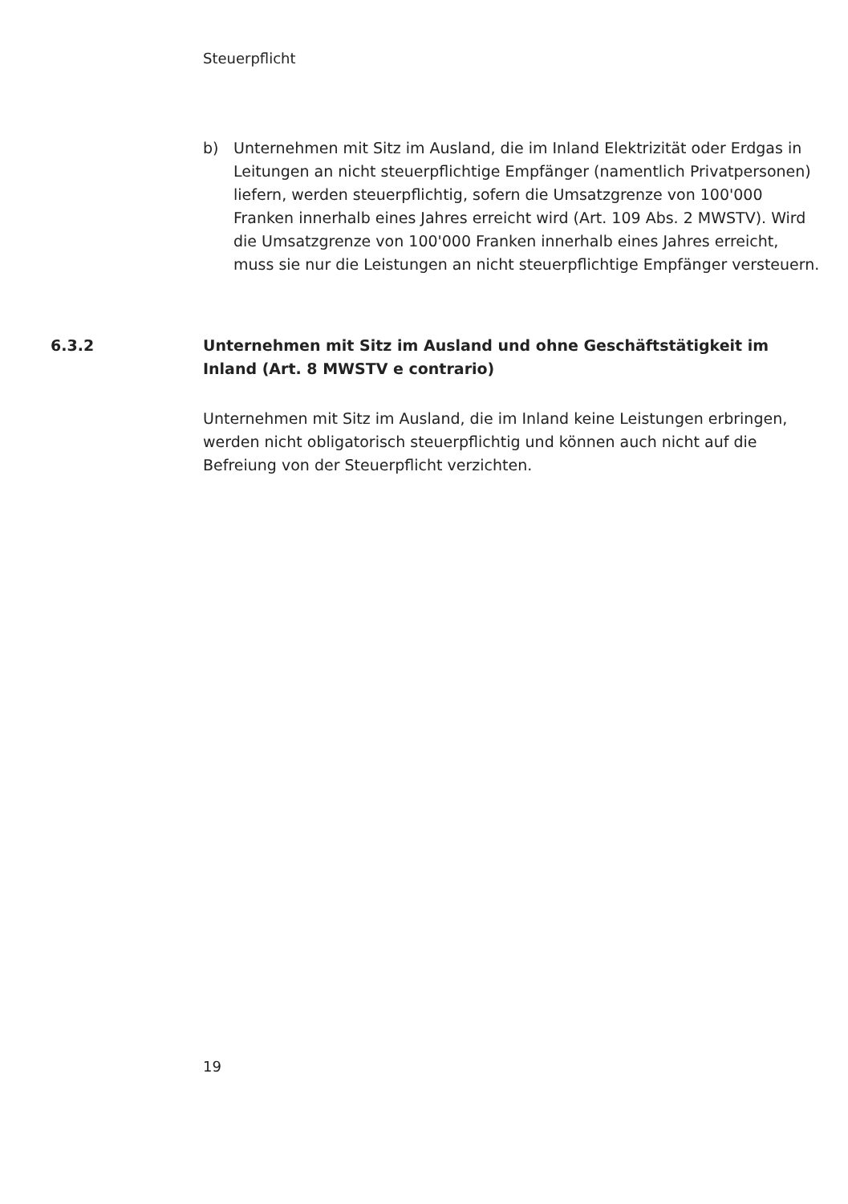Steuerpflicht
b) Unternehmen mit Sitz im Ausland, die im Inland Elektrizität oder Erdgas in Leitungen an nicht steuerpflichtige Empfänger (namentlich Privatpersonen) liefern, werden steuerpflichtig, sofern die Umsatzgrenze von 100'000 Franken innerhalb eines Jahres erreicht wird (Art. 109 Abs. 2 MWSTV). Wird die Umsatzgrenze von 100'000 Franken innerhalb eines Jahres erreicht, muss sie nur die Leistungen an nicht steuerpflichtige Empfänger versteuern.
6.3.2 Unternehmen mit Sitz im Ausland und ohne Geschäftstätigkeit im Inland (Art. 8 MWSTV e contrario)
Unternehmen mit Sitz im Ausland, die im Inland keine Leistungen erbringen, werden nicht obligatorisch steuerpflichtig und können auch nicht auf die Befreiung von der Steuerpflicht verzichten.
19